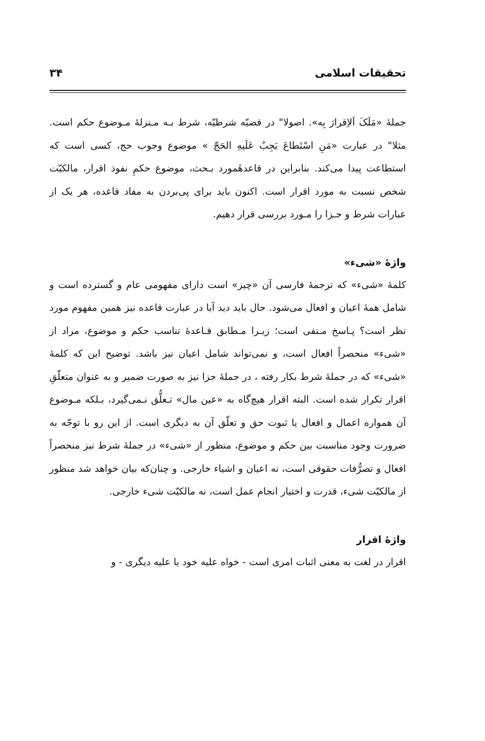تحقیقات اسلامی ۳۴
جملهٔ «مَلَکَ اَلاِقرارَ بِه». اصولا" در قضیّه شرطیّه، شرط بـه مـنزلهٔ مـوضوع حکم است. مثلا" در عبارت «مَنِ اسْتَطاعَ یَجِبُ عَلَیهِ الحَجّ » موضوع وجوب حج، کسی است که استطاعت پیدا می‌کند. بنابراین در قاعدهٔمورد بـحث، موضوع حکمِ نفوذ اقرار، مالکیّت شخص نسبت به مورد اقرار است. اکنون باید برای پی‌بردن به مفاد قاعده، هر یک از عبارات شرط و جـزا را مـورد بررسی قرار دهیم.
واژهٔ «شیء»
کلمهٔ «شیء» که ترجمهٔ فارسی آن «چیز» است دارای مفهومی عام و گسترده است و شامل همهٔ اعیان و افعال می‌شود. حال باید دید آیا در عبارت قاعده نیز همین مفهوم مورد نظر است؟ پـاسخ مـنفی است؛ زیـرا مـطابق قـاعدهٔ تناسب حکم و موضوع، مراد از «شیء» منحصراً افعال است، و نمی‌تواند شامل اعیان نیز باشد. توضیح این که کلمهٔ «شیء» که در جملهٔ شرط بکار رفته ، در جملهٔ جزا نیز به صورت ضمیر و به عنوان متعلّقِ اقرار تکرار شده است. البته اقرار هیچ‌گاه به «عین مال» تـعلُّق نـمی‌گیرد، بـلکه مـوضوع آن همواره اعمال و افعال یا ثبوت حق و تعلّق آن به دیگری است. از این رو با توجّه به ضرورت وجود مناسبت بین حکم و موضوع، منظور از «شیء» در جملهٔ شرط نیز منحصراً افعال و تصرُّفات حقوقی است، نه اعیان و اشیاء خارجی. و چنان‌که بیان خواهد شد منظور از مالکیّت شیء، قدرت و اختیار انجام عمل است، نه مالکیّت شیء خارجی.
واژهٔ اقرار
اقرار در لغت به معنی اثبات امری است - خواه علیه خود یا علیه دیگری - و